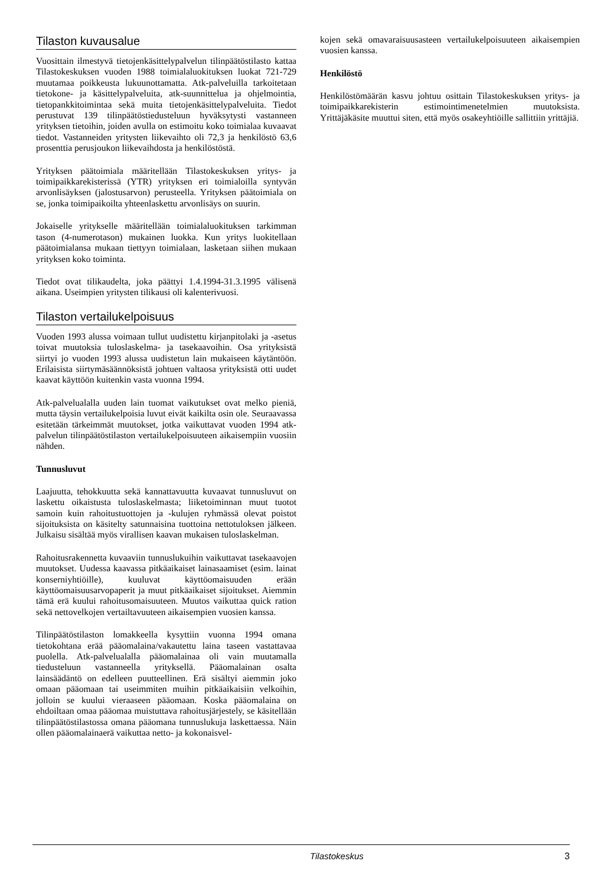Tilaston kuvausalue
Vuosittain ilmestyvä tietojenkäsittelypalvelun tilinpäätöstilasto kattaa Tilastokeskuksen vuoden 1988 toimialaluokituksen luokat 721-729 muutamaa poikkeusta lukuunottamatta. Atk-palveluilla tarkoitetaan tietokone- ja käsittelypalveluita, atk-suunnittelua ja ohjelmointia, tietopankkitoimintaa sekä muita tietojenkäsittelypalveluita. Tiedot perustuvat 139 tilinpäätöstiedusteluun hyväksytysti vastanneen yrityksen tietoihin, joiden avulla on estimoitu koko toimialaa kuvaavat tiedot. Vastanneiden yritysten liikevaihto oli 72,3 ja henkilöstö 63,6 prosenttia perusjoukon liikevaihdosta ja henkilöstöstä.
Yrityksen päätoimiala määritellään Tilastokeskuksen yritys- ja toimipaikkarekisterissä (YTR) yrityksen eri toimialoilla syntyvän arvonlisäyksen (jalostusarvon) perusteella. Yrityksen päätoimiala on se, jonka toimipaikoilta yhteenlaskettu arvonlisäys on suurin.
Jokaiselle yritykselle määritellään toimialaluokituksen tarkimman tason (4-numerotason) mukainen luokka. Kun yritys luokitellaan päätoimialansa mukaan tiettyyn toimialaan, lasketaan siihen mukaan yrityksen koko toiminta.
Tiedot ovat tilikaudelta, joka päättyi 1.4.1994-31.3.1995 välisenä aikana. Useimpien yritysten tilikausi oli kalenterivuosi.
Tilaston vertailukelpoisuus
Vuoden 1993 alussa voimaan tullut uudistettu kirjanpitolaki ja -asetus toivat muutoksia tuloslaskelma- ja tasekaavoihin. Osa yrityksistä siirtyi jo vuoden 1993 alussa uudistetun lain mukaiseen käytäntöön. Erilaisista siirtymäsäännöksistä johtuen valtaosa yrityksistä otti uudet kaavat käyttöön kuitenkin vasta vuonna 1994.
Atk-palvelualalla uuden lain tuomat vaikutukset ovat melko pieniä, mutta täysin vertailukelpoisia luvut eivät kaikilta osin ole. Seuraavassa esitetään tärkeimmät muutokset, jotka vaikuttavat vuoden 1994 atk-palvelun tilinpäätöstilaston vertailukelpoisuuteen aikaisempiin vuosiin nähden.
Tunnusluvut
Laajuutta, tehokkuutta sekä kannattavuutta kuvaavat tunnusluvut on laskettu oikaistusta tuloslaskelmasta; liiketoiminnan muut tuotot samoin kuin rahoitustuottojen ja -kulujen ryhmässä olevat poistot sijoituksista on käsitelty satunnaisina tuottoina nettotuloksen jälkeen. Julkaisu sisältää myös virallisen kaavan mukaisen tuloslaskelman.
Rahoitusrakennetta kuvaaviin tunnuslukuihin vaikuttavat tasekaavojen muutokset. Uudessa kaavassa pitkäaikaiset lainasaamiset (esim. lainat konserniyhtiöille), kuuluvat käyttöomaisuuden erään käyttöomaisuusarvopaperit ja muut pitkäaikaiset sijoitukset. Aiemmin tämä erä kuului rahoitusomaisuuteen. Muutos vaikuttaa quick ration sekä nettovelkojen vertailtavuuteen aikaisempien vuosien kanssa.
Tilinpäätöstilaston lomakkeella kysyttiin vuonna 1994 omana tietokohtana erää pääomalaina/vakautettu laina taseen vastattavaa puolella. Atk-palvelualalla pääomalainaa oli vain muutamalla tiedusteluun vastanneella yrityksellä. Pääomalainan osalta lainsäädäntö on edelleen puutteellinen. Erä sisältyi aiemmin joko omaan pääomaan tai useimmiten muihin pitkäaikaisiin velkoihin, jolloin se kuului vieraaseen pääomaan. Koska pääomalaina on ehdoiltaan omaa pääomaa muistuttava rahoitusjärjestely, se käsitellään tilinpäätöstilastossa omana pääomana tunnuslukuja laskettaessa. Näin ollen pääomalainaerä vaikuttaa netto- ja kokonaisvel-
kojen sekä omavaraisuusasteen vertailukelpoisuuteen aikaisempien vuosien kanssa.
Henkilöstö
Henkilöstömäärän kasvu johtuu osittain Tilastokeskuksen yritys- ja toimipaikkarekisterin estimointimenetelmien muutoksista. Yrittäjäkäsite muuttui siten, että myös osakeyhtiöille sallittiin yrittäjiä.
Tilastokeskus 3